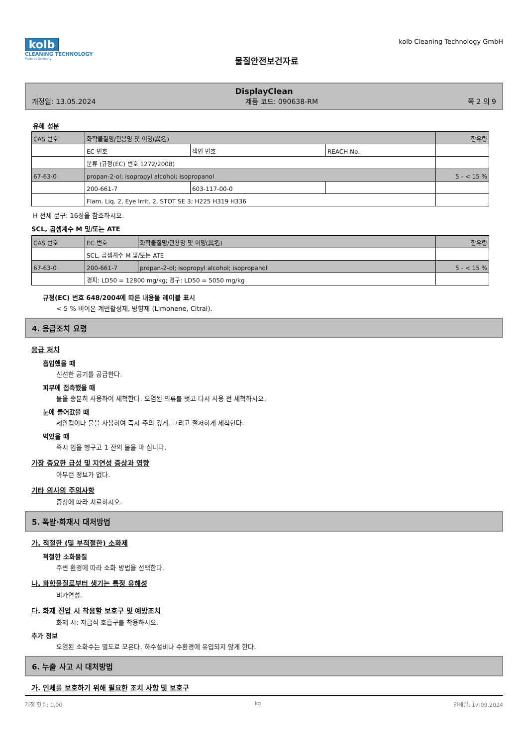kolb
CLEANING TECHNOLOGY
Made in Germany
물질안전보건자료
kolb Cleaning Technology GmbH
DisplayClean
개정일: 13.05.2024 제품 코드: 090638-RM 쪽 2 의 9
유해 성분
| CAS 번호 | 화학물질명/관용명 및 이명(異名) | | | 함유량 |
| | EC 번호 | 색인 번호 | REACH No. | |
| | 분류 (규정(EC) 번호 1272/2008) | | | |
| 67-63-0 | propan-2-ol; isopropyl alcohol; isopropanol | | | 5 - < 15 % |
| | 200-661-7 | 603-117-00-0 | | |
| | Flam. Liq. 2, Eye Irrit. 2, STOT SE 3; H225 H319 H336 | | | |
H 전체 문구: 16장을 참조하시오.
SCL, 곱셈계수 M 및/또는 ATE
| CAS 번호 | EC 번호 | 화학물질명/관용명 및 이명(異名) | 함유량 |
| | SCL, 곱셈계수 M 및/또는 ATE | | |
| 67-63-0 | 200-661-7 | propan-2-ol; isopropyl alcohol; isopropanol | 5 - < 15 % |
| | 경피: LD50 = 12800 mg/kg; 경구: LD50 = 5050 mg/kg | | |
규정(EC) 번호 648/2004에 따른 내용물 레이블 표시
< 5 % 비이온 계면활성제, 방향제 (Limonene, Citral).
4. 응급조치 요령
응급 처치
흡입했을 때
신선한 공기를 공급한다.
피부에 접촉했을 때
물을 충분히 사용하여 세척한다. 오염된 의류를 벗고 다시 사용 전 세척하시오.
눈에 들어갔을 때
세안컵이나 물을 사용하여 즉시 주의 깊게, 그리고 철저하게 세척한다.
먹었을 때
즉시 입을 헹구고 1 잔의 물을 마 십니다.
가장 중요한 급성 및 지연성 증상과 영향
아무런 정보가 없다.
기타 의사의 주의사항
증상에 따라 치료하시오.
5. 폭발·화재시 대처방법
가. 적절한 (및 부적절한) 소화제
적절한 소화물질
주변 환경에 따라 소화 방법을 선택한다.
나. 화학물질로부터 생기는 특정 유해성
비가연성.
다. 화재 진압 시 착용할 보호구 및 예방조치
화재 시: 자급식 호흡구를 착용하시오.
추가 정보
오염된 소화수는 별도로 모은다. 하수설비나 수환경에 유입되지 않게 한다.
6. 누출 사고 시 대처방법
가. 인체를 보호하기 위해 필요한 조치 사항 및 보호구
개정 횟수: 1,00 ko 인쇄일: 17.09.2024